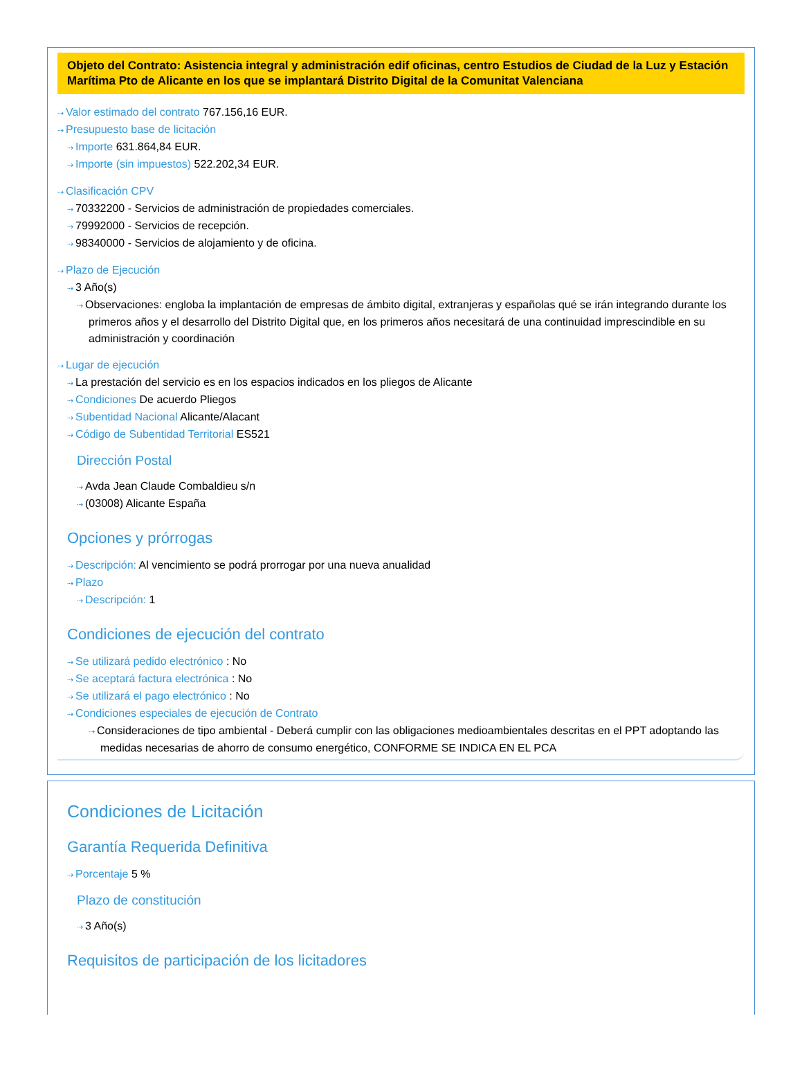Objeto del Contrato: Asistencia integral y administración edif oficinas, centro Estudios de Ciudad de la Luz y Estación Marítima Pto de Alicante en los que se implantará Distrito Digital de la Comunitat Valenciana
⇢ Valor estimado del contrato 767.156,16 EUR.
⇢ Presupuesto base de licitación
⇢ Importe 631.864,84 EUR.
⇢ Importe (sin impuestos) 522.202,34 EUR.
⇢ Clasificación CPV
⇢ 70332200 - Servicios de administración de propiedades comerciales.
⇢ 79992000 - Servicios de recepción.
⇢ 98340000 - Servicios de alojamiento y de oficina.
⇢ Plazo de Ejecución
⇢ 3 Año(s)
⇢ Observaciones: engloba la implantación de empresas de ámbito digital, extranjeras y españolas qué se irán integrando durante los primeros años y el desarrollo del Distrito Digital que, en los primeros años necesitará de una continuidad imprescindible en su administración y coordinación
⇢ Lugar de ejecución
⇢ La prestación del servicio es en los espacios indicados en los pliegos de Alicante
⇢ Condiciones De acuerdo Pliegos
⇢ Subentidad Nacional Alicante/Alacant
⇢ Código de Subentidad Territorial ES521
Dirección Postal
⇢ Avda Jean Claude Combaldieu s/n
⇢ (03008) Alicante España
Opciones y prórrogas
⇢ Descripción: Al vencimiento se podrá prorrogar por una nueva anualidad
⇢ Plazo
⇢ Descripción: 1
Condiciones de ejecución del contrato
⇢ Se utilizará pedido electrónico : No
⇢ Se aceptará factura electrónica : No
⇢ Se utilizará el pago electrónico : No
⇢ Condiciones especiales de ejecución de Contrato
⇢ Consideraciones de tipo ambiental - Deberá cumplir con las obligaciones medioambientales descritas en el PPT adoptando las medidas necesarias de ahorro de consumo energético, CONFORME SE INDICA EN EL PCA
Condiciones de Licitación
Garantía Requerida Definitiva
⇢ Porcentaje 5 %
Plazo de constitución
⇢ 3 Año(s)
Requisitos de participación de los licitadores